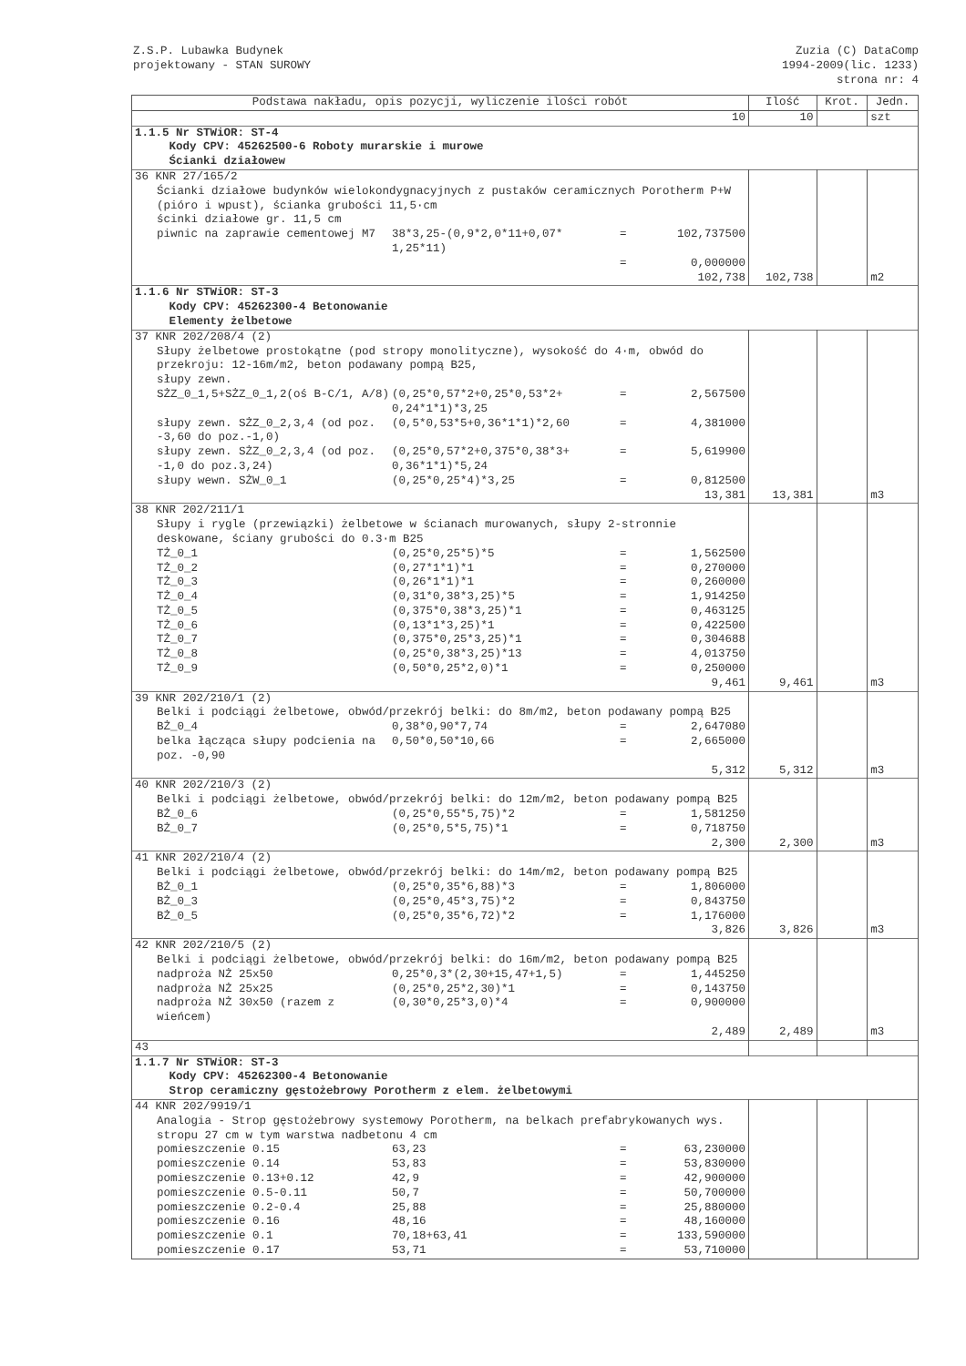Z.S.P. Lubawka Budynek
projektowany - STAN SUROWY
Zuzia (C) DataComp
1994-2009(lic. 1233)
strona nr: 4
| Podstawa nakładu, opis pozycji, wyliczenie ilości robót | Ilość | Krot. | Jedn. |
| --- | --- | --- | --- |
| 10 | 10 | | szt |
| 1.1.5 Nr STWiOR: ST-4 Kody CPV: 45262500-6 Roboty murarskie i murowe Ścianki działowew | | | |
| 36 KNR 27/165/2 Ścianki działowe budynków wielokondygnacyjnych z pustaków ceramicznych Porotherm P+W (pióro i wpust), ścianka grubości 11,5·cm ścinki działowe gr. 11,5 cm piwnic na zaprawie cementowej M7 38*3,25-(0,9*2,0*11+0,07* 1,25*11) = 102,737500 = 0,000000 102,738 | 102,738 | | m2 |
| 1.1.6 Nr STWiOR: ST-3 Kody CPV: 45262300-4 Betonowanie Elementy żelbetowe | | | |
| 37 KNR 202/208/4 (2) Słupy żelbetowe prostokątne (pod stropy monolityczne), wysokość do 4·m, obwód do przekroju: 12-16m/m2, beton podawany pompą B25, słupy zewn. SŻZ_0_1,5+SŻZ_0_1,2(oś B-C/1, A/8) (0,25*0,57*2+0,25*0,53*2+ 0,24*1*1)*3,25 = 2,567500 słupy zewn. SŻZ_0_2,3,4 (od poz. -3,60 do poz.-1,0) (0,5*0,53*5+0,36*1*1)*2,60 = 4,381000 słupy zewn. SŻZ_0_2,3,4 (od poz. -1,0 do poz.3,24) (0,25*0,57*2+0,375*0,38*3+ 0,36*1*1)*5,24 = 5,619900 słupy wewn. SŻW_0_1 (0,25*0,25*4)*3,25 = 0,812500 13,381 | 13,381 | | m3 |
| 38 KNR 202/211/1 Słupy i rygle (przewiązki) żelbetowe w ścianach murowanych, słupy 2-stronnie deskowane, ściany grubości do 0.3·m B25 TŻ_0_1 (0,25*0,25*5)*5 = 1,562500 TŻ_0_2 (0,27*1*1)*1 = 0,270000 TŻ_0_3 (0,26*1*1)*1 = 0,260000 TŻ_0_4 (0,31*0,38*3,25)*5 = 1,914250 TŻ_0_5 (0,375*0,38*3,25)*1 = 0,463125 TŻ_0_6 (0,13*1*3,25)*1 = 0,422500 TŻ_0_7 (0,375*0,25*3,25)*1 = 0,304688 TŻ_0_8 (0,25*0,38*3,25)*13 = 4,013750 TŻ_0_9 (0,50*0,25*2,0)*1 = 0,250000 9,461 | 9,461 | | m3 |
| 39 KNR 202/210/1 (2) Belki i podciągi żelbetowe, obwód/przekrój belki: do 8m/m2, beton podawany pompą B25 BŻ_0_4 0,38*0,90*7,74 = 2,647080 belka łącząca słupy podcienia na poz. -0,90 0,50*0,50*10,66 = 2,665000 5,312 | 5,312 | | m3 |
| 40 KNR 202/210/3 (2) Belki i podciągi żelbetowe, obwód/przekrój belki: do 12m/m2, beton podawany pompą B25 BŻ_0_6 (0,25*0,55*5,75)*2 = 1,581250 BŻ_0_7 (0,25*0,5*5,75)*1 = 0,718750 2,300 | 2,300 | | m3 |
| 41 KNR 202/210/4 (2) Belki i podciągi żelbetowe, obwód/przekrój belki: do 14m/m2, beton podawany pompą B25 BŻ_0_1 (0,25*0,35*6,88)*3 = 1,806000 BŻ_0_3 (0,25*0,45*3,75)*2 = 0,843750 BŻ_0_5 (0,25*0,35*6,72)*2 = 1,176000 3,826 | 3,826 | | m3 |
| 42 KNR 202/210/5 (2) Belki i podciągi żelbetowe, obwód/przekrój belki: do 16m/m2, beton podawany pompą B25 nadproża NŻ 25x50 0,25*0,3*(2,30+15,47+1,5) = 1,445250 nadproża NŻ 25x25 (0,25*0,25*2,30)*1 = 0,143750 nadproża NŻ 30x50 (razem z wieńcem) (0,30*0,25*3,0)*4 = 0,900000 2,489 | 2,489 | | m3 |
| 43 | | | |
| 1.1.7 Nr STWiOR: ST-3 Kody CPV: 45262300-4 Betonowanie Strop ceramiczny gęstożebrowy Porotherm z elem. żelbetowymi | | | |
| 44 KNR 202/9919/1 Analogia - Strop gęstożebrowy systemowy Porotherm, na belkach prefabrykowanych wys. stropu 27 cm w tym warstwa nadbetonu 4 cm pomieszczenie 0.15 63,23 = 63,230000 pomieszczenie 0.14 53,83 = 53,830000 pomieszczenie 0.13+0.12 42,9 = 42,900000 pomieszczenie 0.5-0.11 50,7 = 50,700000 pomieszczenie 0.2-0.4 25,88 = 25,880000 pomieszczenie 0.16 48,16 = 48,160000 pomieszczenie 0.1 70,18+63,41 = 133,590000 pomieszczenie 0.17 53,71 = 53,710000 | | | |